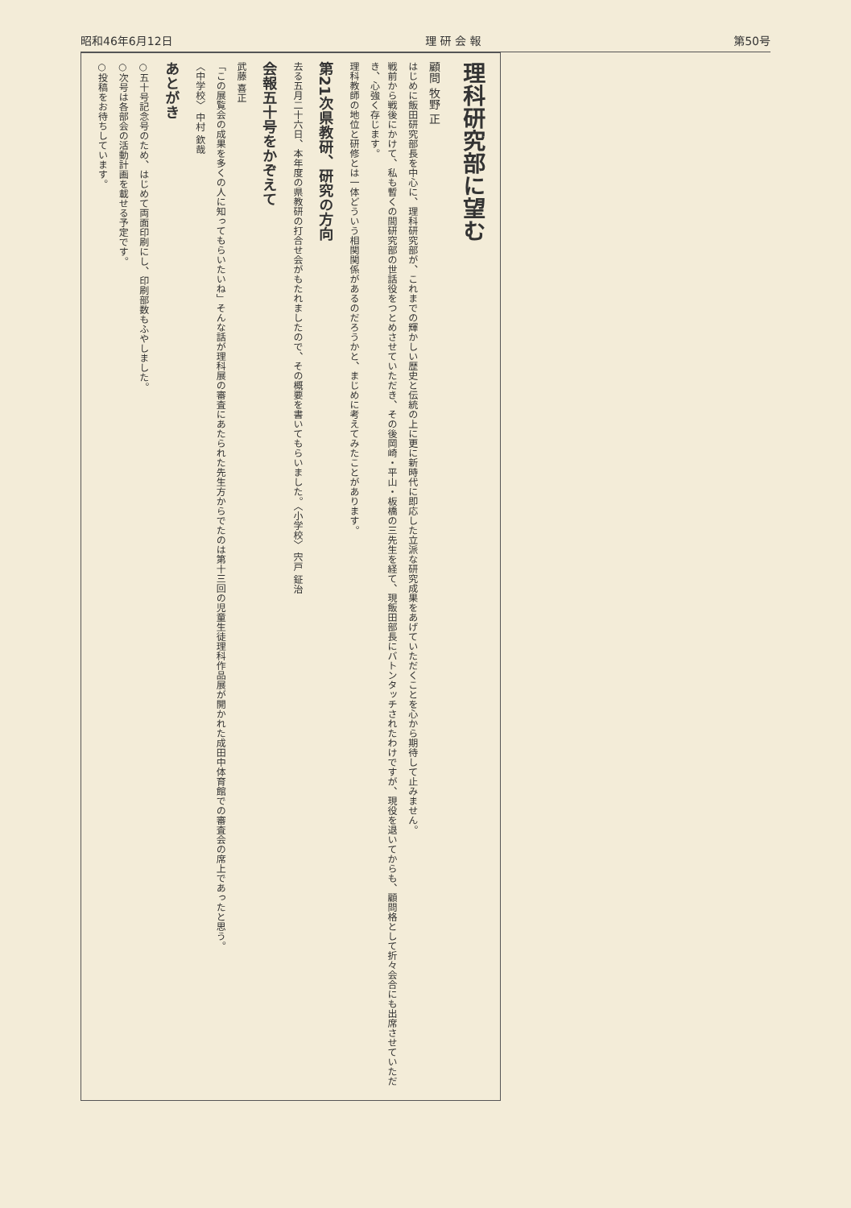昭和46年6月12日 理 研 会 報 第50号
理科研究部に望む
顧問 牧野 正
はじめに飯田研究部長を中心に、理科研究部が、これまでの輝かしい歴史と伝統の上に更に新時代に即応した立派な研究成果をあげていただくことを心から期待して止みません。
戦前から戦後にかけて、私も暫くの間研究部の世話役をつとめさせていただき、その後岡崎・平山・板橋の三先生を経て、現飯田部長にバトンタッチされたわけですが、現役を退いてからも、顧問格として折々会合にも出席させていただき、心強く存じます。
理科教師の地位と研修とは一体どういう相関関係があるのだろうかと、まじめに考えてみたことがあります。
第21次県教研、研究の方向
去る五月二十六日、本年度の県教研の打合せ会がもたれましたので、その概要を書いてもらいました。〈小学校〉 宍戸 鉦治
会報五十号をかぞえて
武藤 喜正
「この展覧会の成果を多くの人に知ってもらいたいね」そんな話が理科展の審査にあたられた先生方からでたのは第十三回の児童生徒理科作品展が開かれた成田中体育館での審査会の席上であったと思う。
〈中学校〉 中村 欽哉
あとがき
○五十号記念号のため、はじめて両面印刷にし、印刷部数もふやしました。
○次号は各部会の活動計画を載せる予定です。
○投稿をお待ちしています。